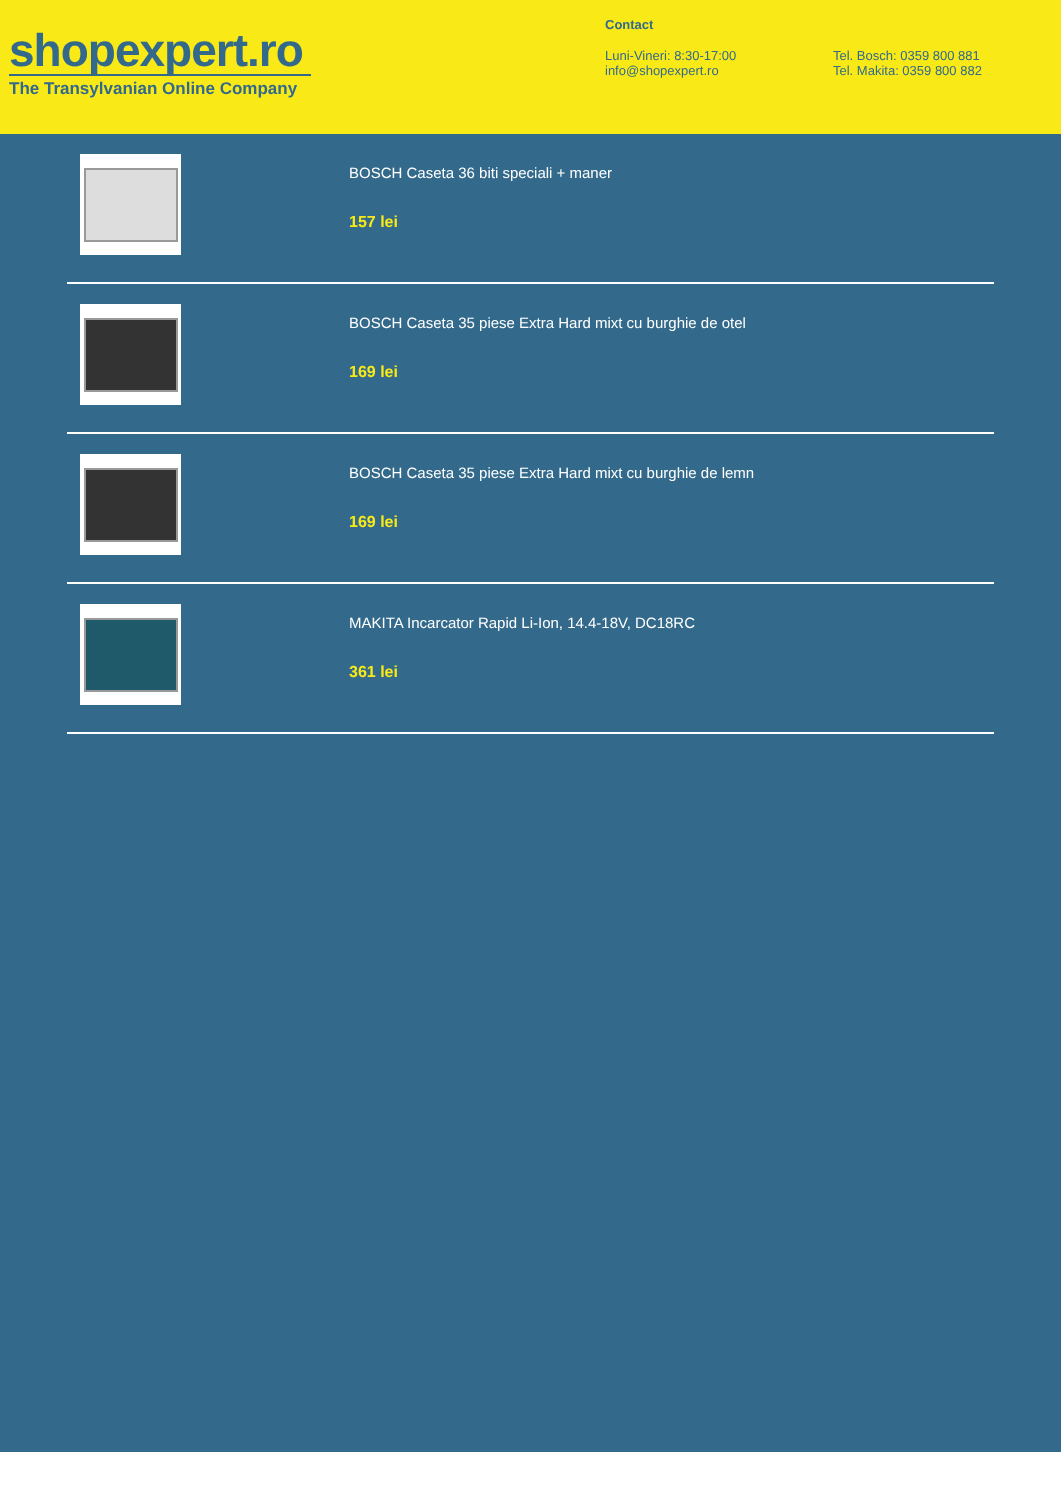shopexpert.ro
The Transylvanian Online Company
Contact
Luni-Vineri: 8:30-17:00
info@shopexpert.ro
Tel. Bosch: 0359 800 881
Tel. Makita: 0359 800 882
BOSCH Caseta 36 biti speciali + maner
157 lei
BOSCH Caseta 35 piese Extra Hard mixt cu burghie de otel
169 lei
BOSCH Caseta 35 piese Extra Hard mixt cu burghie de lemn
169 lei
MAKITA Incarcator Rapid Li-Ion, 14.4-18V, DC18RC
361 lei